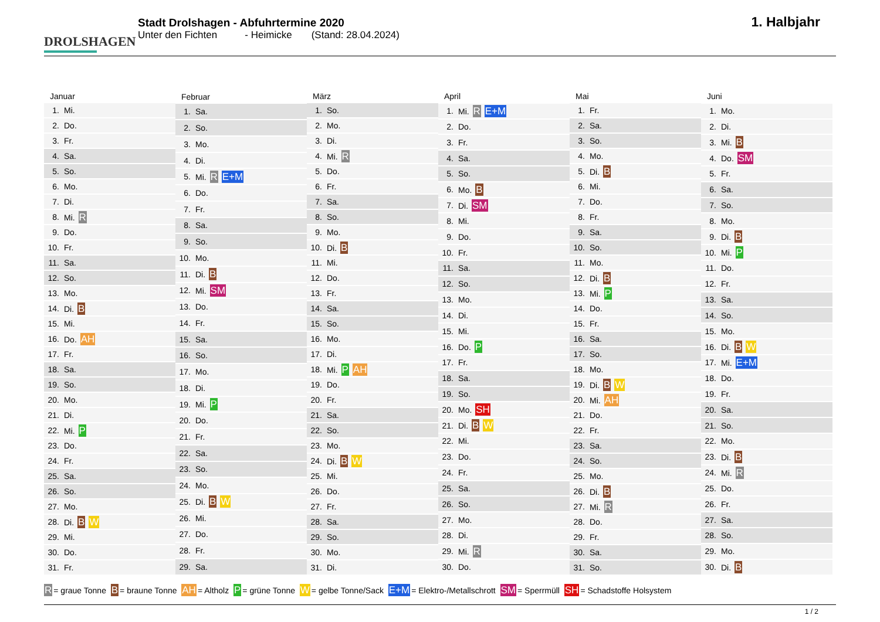DROLSHAGEN
Stadt Drolshagen - Abfuhrtermine 2020
Unter den Fichten - Heimicke (Stand: 28.04.2024)
1. Halbjahr
| Januar | |
| --- | --- |
| 1. | Mi. |
| 2. | Do. |
| 3. | Fr. |
| 4. | Sa. |
| 5. | So. |
| 6. | Mo. |
| 7. | Di. |
| 8. | Mi. R |
| 9. | Do. |
| 10. | Fr. |
| 11. | Sa. |
| 12. | So. |
| 13. | Mo. |
| 14. | Di. B |
| 15. | Mi. |
| 16. | Do. AH |
| 17. | Fr. |
| 18. | Sa. |
| 19. | So. |
| 20. | Mo. |
| 21. | Di. |
| 22. | Mi. P |
| 23. | Do. |
| 24. | Fr. |
| 25. | Sa. |
| 26. | So. |
| 27. | Mo. |
| 28. | Di. B W |
| 29. | Mi. |
| 30. | Do. |
| 31. | Fr. |
| Februar | |
| --- | --- |
| 1. | Sa. |
| 2. | So. |
| 3. | Mo. |
| 4. | Di. |
| 5. | Mi. R E+M |
| 6. | Do. |
| 7. | Fr. |
| 8. | Sa. |
| 9. | So. |
| 10. | Mo. |
| 11. | Di. B |
| 12. | Mi. SM |
| 13. | Do. |
| 14. | Fr. |
| 15. | Sa. |
| 16. | So. |
| 17. | Mo. |
| 18. | Di. |
| 19. | Mi. P |
| 20. | Do. |
| 21. | Fr. |
| 22. | Sa. |
| 23. | So. |
| 24. | Mo. |
| 25. | Di. B W |
| 26. | Mi. |
| 27. | Do. |
| 28. | Fr. |
| 29. | Sa. |
| März | |
| --- | --- |
| 1. | So. |
| 2. | Mo. |
| 3. | Di. |
| 4. | Mi. R |
| 5. | Do. |
| 6. | Fr. |
| 7. | Sa. |
| 8. | So. |
| 9. | Mo. |
| 10. | Di. B |
| 11. | Mi. |
| 12. | Do. |
| 13. | Fr. |
| 14. | Sa. |
| 15. | So. |
| 16. | Mo. |
| 17. | Di. |
| 18. | Mi. P AH |
| 19. | Do. |
| 20. | Fr. |
| 21. | Sa. |
| 22. | So. |
| 23. | Mo. |
| 24. | Di. B W |
| 25. | Mi. |
| 26. | Do. |
| 27. | Fr. |
| 28. | Sa. |
| 29. | So. |
| 30. | Mo. |
| 31. | Di. |
| April | |
| --- | --- |
| 1. | Mi. R E+M |
| 2. | Do. |
| 3. | Fr. |
| 4. | Sa. |
| 5. | So. |
| 6. | Mo. B |
| 7. | Di. SM |
| 8. | Mi. |
| 9. | Do. |
| 10. | Fr. |
| 11. | Sa. |
| 12. | So. |
| 13. | Mo. |
| 14. | Di. |
| 15. | Mi. |
| 16. | Do. P |
| 17. | Fr. |
| 18. | Sa. |
| 19. | So. |
| 20. | Mo. SH |
| 21. | Di. B W |
| 22. | Mi. |
| 23. | Do. |
| 24. | Fr. |
| 25. | Sa. |
| 26. | So. |
| 27. | Mo. |
| 28. | Di. |
| 29. | Mi. R |
| 30. | Do. |
| Mai | |
| --- | --- |
| 1. | Fr. |
| 2. | Sa. |
| 3. | So. |
| 4. | Mo. |
| 5. | Di. B |
| 6. | Mi. |
| 7. | Do. |
| 8. | Fr. |
| 9. | Sa. |
| 10. | So. |
| 11. | Mo. |
| 12. | Di. B |
| 13. | Mi. P |
| 14. | Do. |
| 15. | Fr. |
| 16. | Sa. |
| 17. | So. |
| 18. | Mo. |
| 19. | Di. B W |
| 20. | Mi. AH |
| 21. | Do. |
| 22. | Fr. |
| 23. | Sa. |
| 24. | So. |
| 25. | Mo. |
| 26. | Di. B |
| 27. | Mi. R |
| 28. | Do. |
| 29. | Fr. |
| 30. | Sa. |
| 31. | So. |
| Juni | |
| --- | --- |
| 1. | Mo. |
| 2. | Di. |
| 3. | Mi. B |
| 4. | Do. SM |
| 5. | Fr. |
| 6. | Sa. |
| 7. | So. |
| 8. | Mo. |
| 9. | Di. B |
| 10. | Mi. P |
| 11. | Do. |
| 12. | Fr. |
| 13. | Sa. |
| 14. | So. |
| 15. | Mo. |
| 16. | Di. B W |
| 17. | Mi. E+M |
| 18. | Do. |
| 19. | Fr. |
| 20. | Sa. |
| 21. | So. |
| 22. | Mo. |
| 23. | Di. B |
| 24. | Mi. R |
| 25. | Do. |
| 26. | Fr. |
| 27. | Sa. |
| 28. | So. |
| 29. | Mo. |
| 30. | Di. B |
R = graue Tonne B = braune Tonne AH = Altholz P = grüne Tonne W = gelbe Tonne/Sack E+M = Elektro-/Metallschrott SM = Sperrmüll SH = Schadstoffe Holsystem
1 / 2